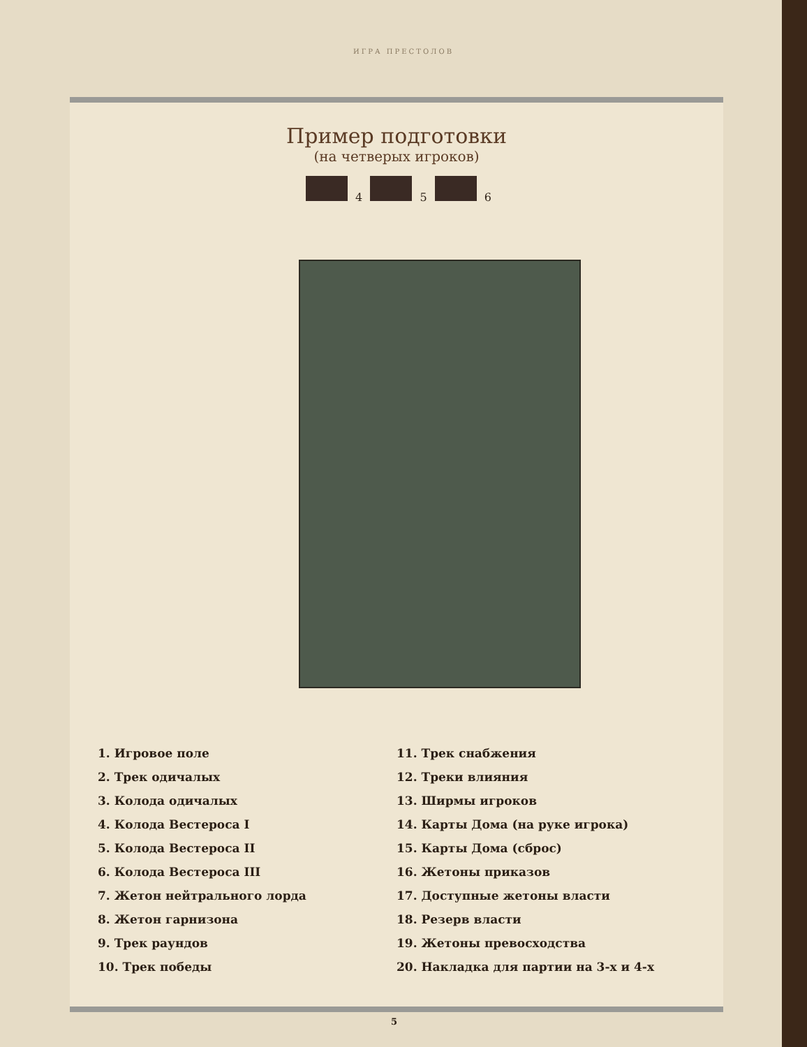ИГРА ПРЕСТОЛОВ
Пример подготовки
(на четверых игроков)
4 5 6
1. Игровое поле
2. Трек одичалых
3. Колода одичалых
4. Колода Вестероса I
5. Колода Вестероса II
6. Колода Вестероса III
7. Жетон нейтрального лорда
8. Жетон гарнизона
9. Трек раундов
10. Трек победы
11. Трек снабжения
12. Треки влияния
13. Ширмы игроков
14. Карты Дома (на руке игрока)
15. Карты Дома (сброс)
16. Жетоны приказов
17. Доступные жетоны власти
18. Резерв власти
19. Жетоны превосходства
20. Накладка для партии на 3-х и 4-х
5